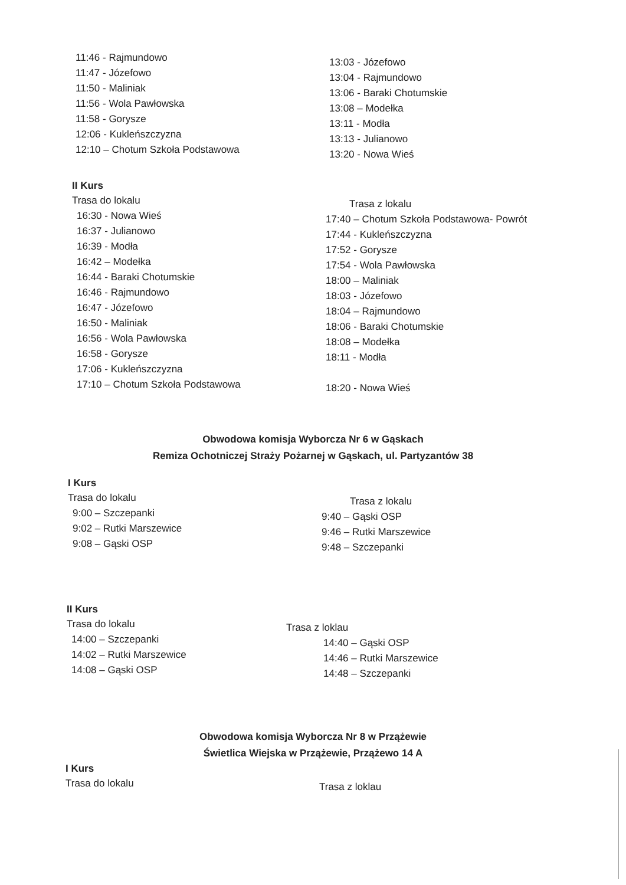11:46 - Rajmundowo
11:47 - Józefowo
11:50 - Maliniak
11:56 - Wola Pawłowska
11:58 - Gorysze
12:06 - Kukleńszczyzna
12:10 – Chotum Szkoła Podstawowa
13:03 - Józefowo
13:04 - Rajmundowo
13:06 - Baraki Chotumskie
13:08 – Modełka
13:11 - Modła
13:13 - Julianowo
13:20 - Nowa Wieś
II Kurs
Trasa do lokalu
16:30 - Nowa Wieś
16:37 - Julianowo
16:39 - Modła
16:42 – Modełka
16:44 - Baraki Chotumskie
16:46 - Rajmundowo
16:47 - Józefowo
16:50 - Maliniak
16:56 - Wola Pawłowska
16:58 - Gorysze
17:06 - Kukleńszczyzna
17:10 – Chotum Szkoła Podstawowa
Trasa z lokalu
17:40 – Chotum Szkoła Podstawowa- Powrót
17:44 - Kukleńszczyzna
17:52 - Gorysze
17:54 - Wola Pawłowska
18:00 – Maliniak
18:03 - Józefowo
18:04 – Rajmundowo
18:06 - Baraki Chotumskie
18:08 – Modełka
18:11 - Modła
18:20 - Nowa Wieś
Obwodowa komisja Wyborcza Nr 6 w Gąskach
Remiza Ochotniczej Straży Pożarnej w Gąskach, ul. Partyzantów 38
I Kurs
Trasa do lokalu
9:00 – Szczepanki
9:02 – Rutki Marszewice
9:08 – Gąski OSP
Trasa z lokalu
9:40 – Gąski OSP
9:46 – Rutki Marszewice
9:48 – Szczepanki
II Kurs
Trasa do lokalu
14:00 – Szczepanki
14:02 – Rutki Marszewice
14:08 – Gąski OSP
Trasa z loklau
14:40 – Gąski OSP
14:46 – Rutki Marszewice
14:48 – Szczepanki
Obwodowa komisja Wyborcza Nr 8 w Przążewie
Świetlica Wiejska w Przążewie, Przążewo 14 A
I Kurs
Trasa do lokalu
Trasa z loklau